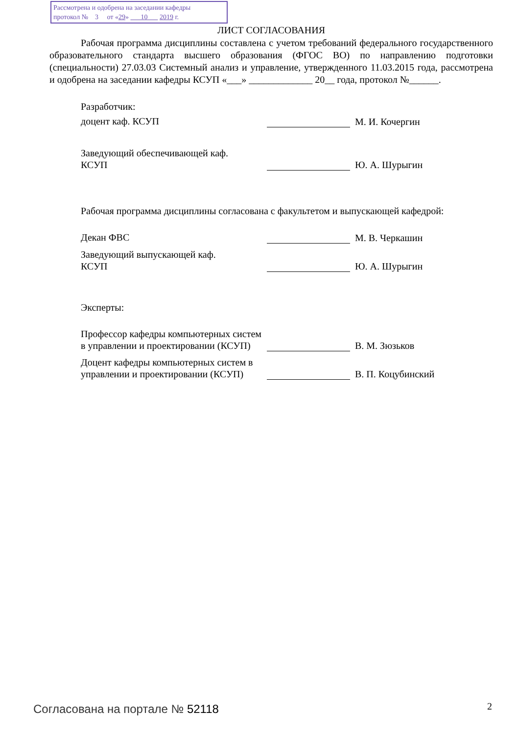Рассмотрена и одобрена на заседании кафедры
протокол № 3 от «29» 10 2019 г.
ЛИСТ СОГЛАСОВАНИЯ
Рабочая программа дисциплины составлена с учетом требований федерального государственного образовательного стандарта высшего образования (ФГОС ВО) по направлению подготовки (специальности) 27.03.03 Системный анализ и управление, утвержденного 11.03.2015 года, рассмотрена и одобрена на заседании кафедры КСУП «___» _____________ 20__ года, протокол №______.
Разработчик:
доцент каф. КСУП М. И. Кочергин
Заведующий обеспечивающей каф.
КСУП
Ю. А. Шурыгин
Рабочая программа дисциплины согласована с факультетом и выпускающей кафедрой:
Декан ФВС М. В. Черкашин
Заведующий выпускающей каф.
КСУП
Ю. А. Шурыгин
Эксперты:
Профессор кафедры компьютерных систем в управлении и проектировании (КСУП)
В. М. Зюзьков
Доцент кафедры компьютерных систем в управлении и проектировании (КСУП)
В. П. Коцубинский
Согласована на портале № 52118 2